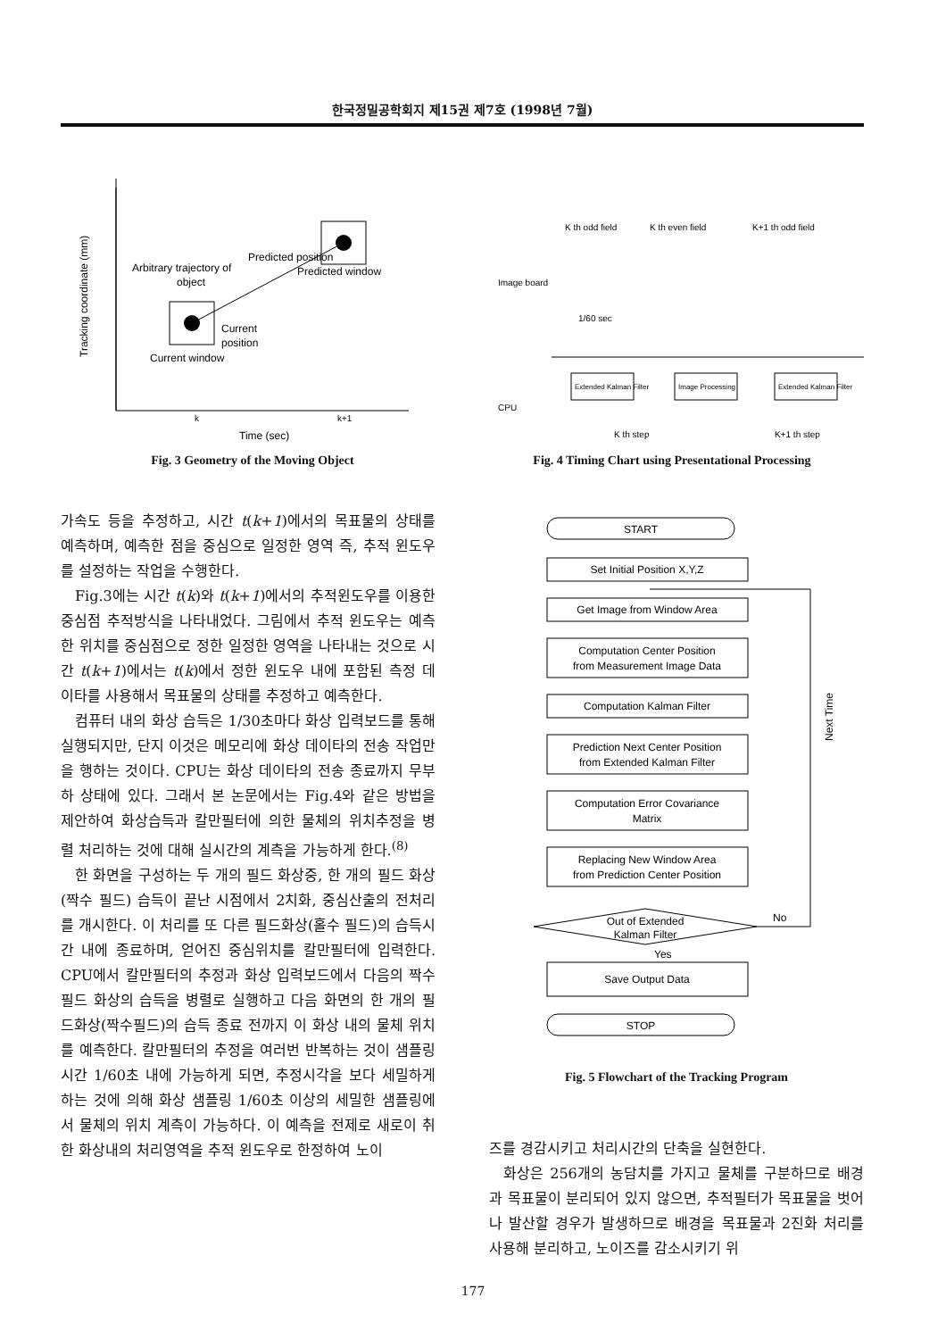한국정밀공학회지 제15권 제7호 (1998년 7월)
Tracking coordinate (mm)
Predicted position
Arbitrary trajectory of
object
Predicted window
Current
position
Current window
k
k+1
Time (sec)
Fig. 3 Geometry of the Moving Object
K th odd field
K th even field
K+1 th odd field
Image board
1/60 sec
CPU
Extended Kalman Filter
Image Processing
Extended Kalman Filter
K th step
K+1 th step
Fig. 4 Timing Chart using Presentational Processing
가속도 등을 추정하고, 시간 t(k+1)에서의 목표물의 상태를 예측하며, 예측한 점을 중심으로 일정한 영역 즉, 추적 윈도우를 설정하는 작업을 수행한다.
Fig.3에는 시간 t(k)와 t(k+1)에서의 추적윈도우를 이용한 중심점 추적방식을 나타내었다. 그림에서 추적 윈도우는 예측한 위치를 중심점으로 정한 일정한 영역을 나타내는 것으로 시간 t(k+1)에서는 t(k)에서 정한 윈도우 내에 포함된 측정 데이타를 사용해서 목표물의 상태를 추정하고 예측한다.
컴퓨터 내의 화상 습득은 1/30초마다 화상 입력보드를 통해 실행되지만, 단지 이것은 메모리에 화상 데이타의 전송 작업만을 행하는 것이다. CPU는 화상 데이타의 전송 종료까지 무부하 상태에 있다. 그래서 본 논문에서는 Fig.4와 같은 방법을 제안하여 화상습득과 칼만필터에 의한 물체의 위치추정을 병렬 처리하는 것에 대해 실시간의 계측을 가능하게 한다.<sup>(8)</sup>
한 화면을 구성하는 두 개의 필드 화상중, 한 개의 필드 화상(짝수 필드) 습득이 끝난 시점에서 2치화, 중심산출의 전처리를 개시한다. 이 처리를 또 다른 필드화상(홀수 필드)의 습득시간 내에 종료하며, 얻어진 중심위치를 칼만필터에 입력한다. CPU에서 칼만필터의 추정과 화상 입력보드에서 다음의 짝수필드 화상의 습득을 병렬로 실행하고 다음 화면의 한 개의 필드화상(짝수필드)의 습득 종료 전까지 이 화상 내의 물체 위치를 예측한다. 칼만필터의 추정을 여러번 반복하는 것이 샘플링 시간 1/60초 내에 가능하게 되면, 추정시각을 보다 세밀하게 하는 것에 의해 화상 샘플링 1/60초 이상의 세밀한 샘플링에서 물체의 위치 계측이 가능하다. 이 예측을 전제로 새로이 취한 화상내의 처리영역을 추적 윈도우로 한정하여 노이
START
Set Initial Position X,Y,Z
Get Image from Window Area
Computation Center Position
from Measurement Image Data
Computation Kalman Filter
Prediction Next Center Position
from Extended Kalman Filter
Computation Error Covariance
Matrix
Replacing New Window Area
from Prediction Center Position
Out of Extended
Kalman Filter
No
Yes
Save Output Data
STOP
Next Time
Fig. 5 Flowchart of the Tracking Program
즈를 경감시키고 처리시간의 단축을 실현한다.
화상은 256개의 농담치를 가지고 물체를 구분하므로 배경과 목표물이 분리되어 있지 않으면, 추적필터가 목표물을 벗어나 발산할 경우가 발생하므로 배경을 목표물과 2진화 처리를 사용해 분리하고, 노이즈를 감소시키기 위
177